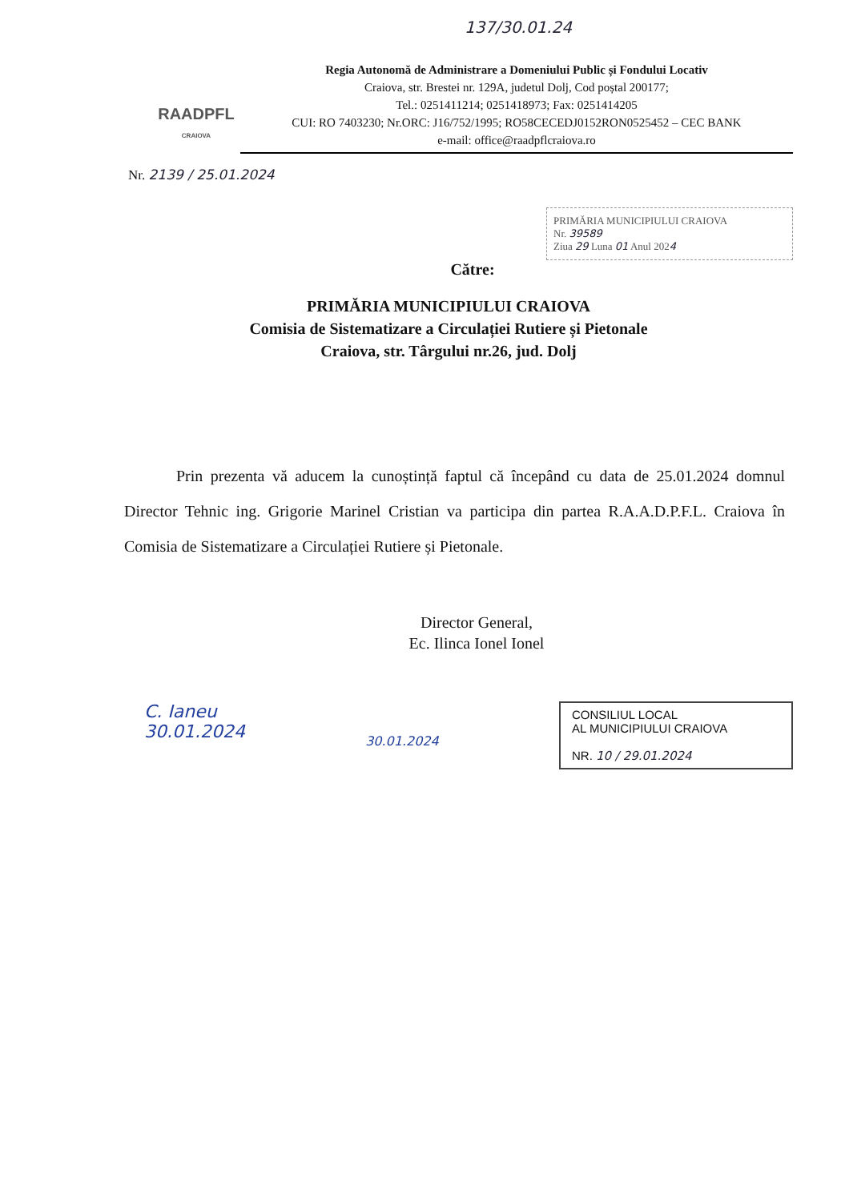137/30.01.24
RAADPFL
CRAIOVA
Regia Autonomă de Administrare a Domeniului Public și Fondului Locativ
Craiova, str. Brestei nr. 129A, judetul Dolj, Cod poștal 200177;
Tel.: 0251411214; 0251418973; Fax: 0251414205
CUI: RO 7403230; Nr.ORC: J16/752/1995; RO58CECEDJ0152RON0525452 – CEC BANK
e-mail: office@raadpflcraiova.ro
Nr. 2139 / 25.01.2024
PRIMĂRIA MUNICIPIULUI CRAIOVA
Nr. 39589
Ziua 29 Luna 01 Anul 2024
Către:
PRIMĂRIA MUNICIPIULUI CRAIOVA
Comisia de Sistematizare a Circulației Rutiere și Pietonale
Craiova, str. Târgului nr.26, jud. Dolj
Prin prezenta vă aducem la cunoștință faptul că începând cu data de 25.01.2024 domnul Director Tehnic ing. Grigorie Marinel Cristian va participa din partea R.A.A.D.P.F.L. Craiova în Comisia de Sistematizare a Circulației Rutiere și Pietonale.
Director General,
Ec. Ilinca Ionel Ionel
C. Ianeu
30.01.2024
30.01.2024
CONSILIUL LOCAL
AL MUNICIPIULUI CRAIOVA
NR. 10 / 29.01.2024